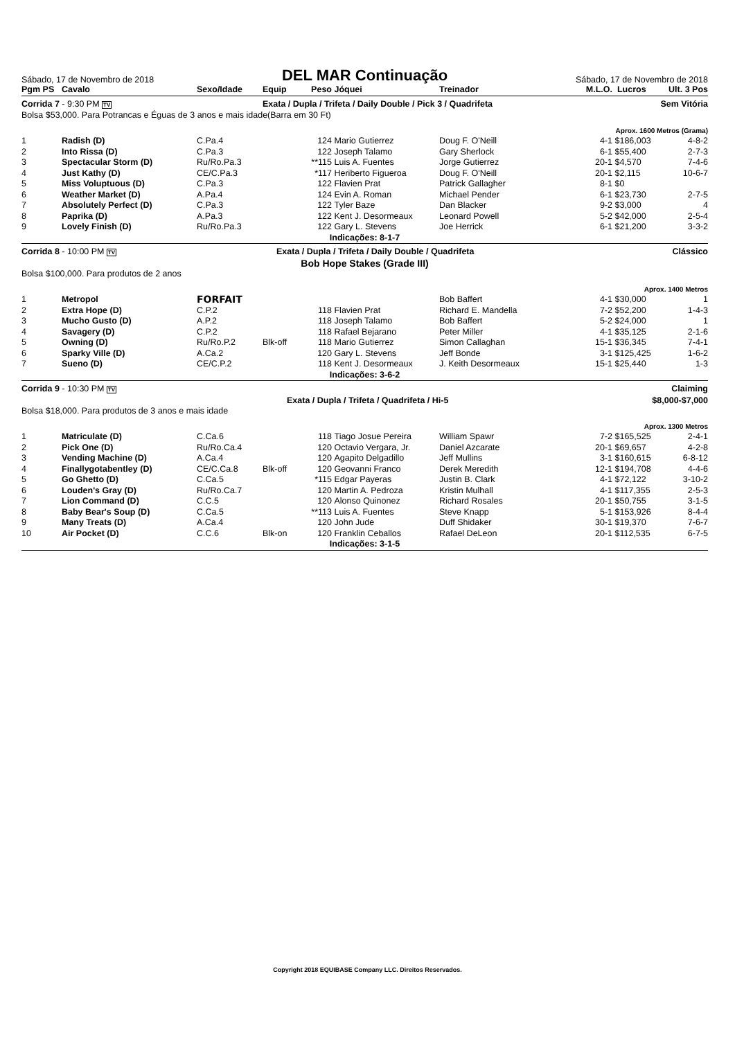Sábado, 17 de Novembro de 2018
DEL MAR Continuação
Sábado, 17 de Novembro de 2018
| Pgm PS | Cavalo | Sexo/Idade | Equip | Peso | Jóquei | Treinador | M.L.O. | Lucros | Ult. 3 Pos |
| --- | --- | --- | --- | --- | --- | --- | --- | --- | --- |
| Corrida 7 - 9:30 PM TV | | | Exata / Dupla / Trifeta / Daily Double / Pick 3 / Quadrifeta | | | | | Sem Vitória | |
| Bolsa $53,000. Para Potrancas e Éguas de 3 anos e mais idade(Barra em 30 Ft) | | | | | | | | | |
| Aprox. 1600 Metros (Grama) | | | | | | | | | |
| 1 | Radish (D) | C.Pa.4 | | 124 | Mario Gutierrez | Doug F. O'Neill | 4-1 | $186,003 | 4-8-2 |
| 2 | Into Rissa (D) | C.Pa.3 | | 122 | Joseph Talamo | Gary Sherlock | 6-1 | $55,400 | 2-7-3 |
| 3 | Spectacular Storm (D) | Ru/Ro.Pa.3 | | **115 | Luis A. Fuentes | Jorge Gutierrez | 20-1 | $4,570 | 7-4-6 |
| 4 | Just Kathy (D) | CE/C.Pa.3 | | *117 | Heriberto Figueroa | Doug F. O'Neill | 20-1 | $2,115 | 10-6-7 |
| 5 | Miss Voluptuous (D) | C.Pa.3 | | 122 | Flavien Prat | Patrick Gallagher | 8-1 | $0 | |
| 6 | Weather Market (D) | A.Pa.4 | | 124 | Evin A. Roman | Michael Pender | 6-1 | $23,730 | 2-7-5 |
| 7 | Absolutely Perfect (D) | C.Pa.3 | | 122 | Tyler Baze | Dan Blacker | 9-2 | $3,000 | 4 |
| 8 | Paprika (D) | A.Pa.3 | | 122 | Kent J. Desormeaux | Leonard Powell | 5-2 | $42,000 | 2-5-4 |
| 9 | Lovely Finish (D) | Ru/Ro.Pa.3 | | 122 | Gary L. Stevens | Joe Herrick | 6-1 | $21,200 | 3-3-2 |
| Indicações: 8-1-7 | | | | | | | | | |
| Corrida 8 - 10:00 PM TV | | | Exata / Dupla / Trifeta / Daily Double / Quadrifeta | | | | | Clássico | |
| Bob Hope Stakes (Grade III) | | | | | | | | | |
| Bolsa $100,000. Para produtos de 2 anos | | | | | | | | | |
| Aprox. 1400 Metros | | | | | | | | | |
| 1 | Metropol | FORFAIT | | | | Bob Baffert | 4-1 | $30,000 | 1 |
| 2 | Extra Hope (D) | C.P.2 | | 118 | Flavien Prat | Richard E. Mandella | 7-2 | $52,200 | 1-4-3 |
| 3 | Mucho Gusto (D) | A.P.2 | | 118 | Joseph Talamo | Bob Baffert | 5-2 | $24,000 | 1 |
| 4 | Savagery (D) | C.P.2 | | 118 | Rafael Bejarano | Peter Miller | 4-1 | $35,125 | 2-1-6 |
| 5 | Owning (D) | Ru/Ro.P.2 | Blk-off | 118 | Mario Gutierrez | Simon Callaghan | 15-1 | $36,345 | 7-4-1 |
| 6 | Sparky Ville (D) | A.Ca.2 | | 120 | Gary L. Stevens | Jeff Bonde | 3-1 | $125,425 | 1-6-2 |
| 7 | Sueno (D) | CE/C.P.2 | | 118 | Kent J. Desormeaux | J. Keith Desormeaux | 15-1 | $25,440 | 1-3 |
| Indicações: 3-6-2 | | | | | | | | | |
| Corrida 9 - 10:30 PM TV | | | | | | | | Claiming | |
| | | | Exata / Dupla / Trifeta / Quadrifeta / Hi-5 | | | | | $8,000-$7,000 | |
| Bolsa $18,000. Para produtos de 3 anos e mais idade | | | | | | | | | |
| Aprox. 1300 Metros | | | | | | | | | |
| 1 | Matriculate (D) | C.Ca.6 | | 118 | Tiago Josue Pereira | William Spawr | 7-2 | $165,525 | 2-4-1 |
| 2 | Pick One (D) | Ru/Ro.Ca.4 | | 120 | Octavio Vergara, Jr. | Daniel Azcarate | 20-1 | $69,657 | 4-2-8 |
| 3 | Vending Machine (D) | A.Ca.4 | | 120 | Agapito Delgadillo | Jeff Mullins | 3-1 | $160,615 | 6-8-12 |
| 4 | Finallygotabentley (D) | CE/C.Ca.8 | Blk-off | 120 | Geovanni Franco | Derek Meredith | 12-1 | $194,708 | 4-4-6 |
| 5 | Go Ghetto (D) | C.Ca.5 | | *115 | Edgar Payeras | Justin B. Clark | 4-1 | $72,122 | 3-10-2 |
| 6 | Louden's Gray (D) | Ru/Ro.Ca.7 | | 120 | Martin A. Pedroza | Kristin Mulhall | 4-1 | $117,355 | 2-5-3 |
| 7 | Lion Command (D) | C.C.5 | | 120 | Alonso Quinonez | Richard Rosales | 20-1 | $50,755 | 3-1-5 |
| 8 | Baby Bear's Soup (D) | C.Ca.5 | | **113 | Luis A. Fuentes | Steve Knapp | 5-1 | $153,926 | 8-4-4 |
| 9 | Many Treats (D) | A.Ca.4 | | 120 | John Jude | Duff Shidaker | 30-1 | $19,370 | 7-6-7 |
| 10 | Air Pocket (D) | C.C.6 | Blk-on | 120 | Franklin Ceballos | Rafael DeLeon | 20-1 | $112,535 | 6-7-5 |
| Indicações: 3-1-5 | | | | | | | | | |
Copyright 2018 EQUIBASE Company LLC. Direitos Reservados.